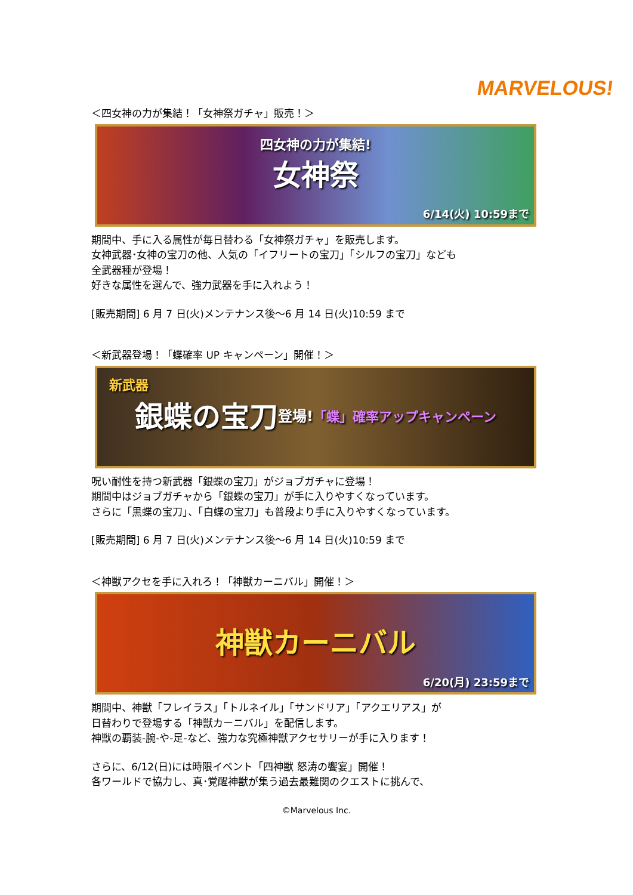MARVELOUS!
＜四女神の力が集結！「女神祭ガチャ」販売！＞
四女神の力が集結! 女神祭
6/14(火) 10:59まで
期間中、手に入る属性が毎日替わる「女神祭ガチャ」を販売します。
女神武器･女神の宝刀の他、人気の「イフリートの宝刀」「シルフの宝刀」なども
全武器種が登場！
好きな属性を選んで、強力武器を手に入れよう！
[販売期間] 6 月 7 日(火)メンテナンス後～6 月 14 日(火)10:59 まで
＜新武器登場！「蝶確率 UP キャンペーン」開催！＞
新武器 銀蝶の宝刀 登場! 「蝶」確率アップキャンペーン
呪い耐性を持つ新武器「銀蝶の宝刀」がジョブガチャに登場！
期間中はジョブガチャから「銀蝶の宝刀」が手に入りやすくなっています。
さらに「黒蝶の宝刀」、「白蝶の宝刀」も普段より手に入りやすくなっています。
[販売期間] 6 月 7 日(火)メンテナンス後～6 月 14 日(火)10:59 まで
＜神獣アクセを手に入れろ！「神獣カーニバル」開催！＞
神獣カーニバル
6/20(月) 23:59まで
期間中、神獣「フレイラス」「トルネイル」「サンドリア」「アクエリアス」が
日替わりで登場する「神獣カーニバル」を配信します。
神獣の覇装-腕-や-足-など、強力な究極神獣アクセサリーが手に入ります！
さらに、6/12(日)には時限イベント「四神獣 怒涛の饗宴」開催！
各ワールドで協力し、真･覚醒神獣が集う過去最難関のクエストに挑んで、
©Marvelous Inc.